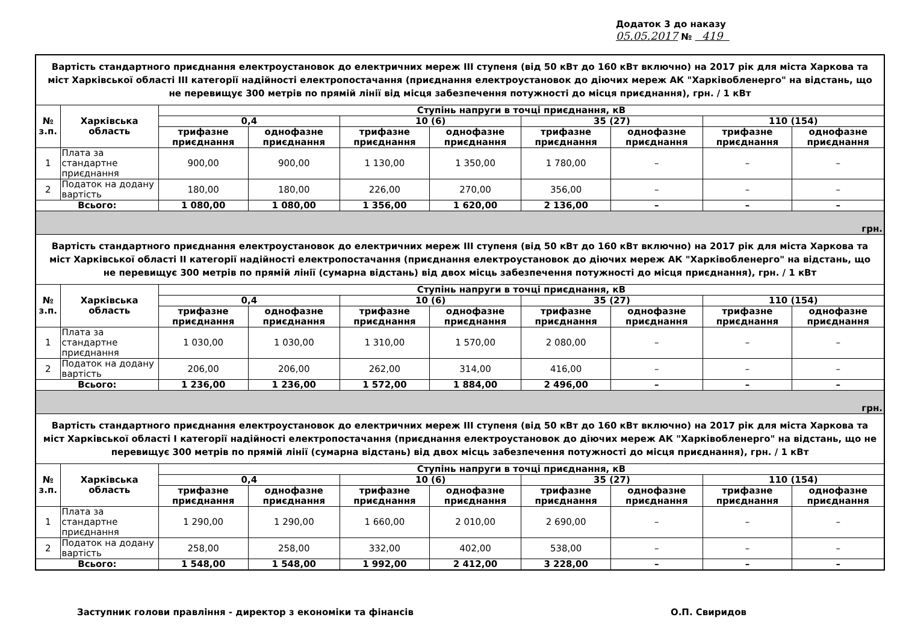Додаток 3 до наказу
05.05.2017 № 419
| Вартість стандартного приєднання електроустановок до електричних мереж III ступеня (від 50 кВт до 160 кВт включно) на 2017 рік для міста Харкова та міст Харківської області III категорії надійності електропостачання (приєднання електроустановок до діючих мереж АК "Харківобленерго" на відстань, що не перевищує 300 метрів по прямій лінії від місця забезпечення потужності до місця приєднання), грн. / 1 кВт | | | | | | | | | |
| № з.п. | Харківська область | Ступінь напруги в точці приєднання, кВ | | | | | | | |
| | | 0,4 | | 10 (6) | | 35 (27) | | 110 (154) | |
| | | трифазне приєднання | однофазне приєднання | трифазне приєднання | однофазне приєднання | трифазне приєднання | однофазне приєднання | трифазне приєднання | однофазне приєднання |
| 1 | Плата за стандартне приєднання | 900,00 | 900,00 | 1 130,00 | 1 350,00 | 1 780,00 | – | – | – |
| 2 | Податок на додану вартість | 180,00 | 180,00 | 226,00 | 270,00 | 356,00 | – | – | – |
| Всього: | | 1 080,00 | 1 080,00 | 1 356,00 | 1 620,00 | 2 136,00 | – | – | – |
| грн. | | | | | | | | | |
| Вартість стандартного приєднання електроустановок до електричних мереж III ступеня (від 50 кВт до 160 кВт включно) на 2017 рік для міста Харкова та міст Харківської області II категорії надійності електропостачання (приєднання електроустановок до діючих мереж АК "Харківобленерго" на відстань, що не перевищує 300 метрів по прямій лінії (сумарна відстань) від двох місць забезпечення потужності до місця приєднання), грн. / 1 кВт | | | | | | | | | |
| № з.п. | Харківська область | Ступінь напруги в точці приєднання, кВ | | | | | | | |
| | | 0,4 | | 10 (6) | | 35 (27) | | 110 (154) | |
| | | трифазне приєднання | однофазне приєднання | трифазне приєднання | однофазне приєднання | трифазне приєднання | однофазне приєднання | трифазне приєднання | однофазне приєднання |
| 1 | Плата за стандартне приєднання | 1 030,00 | 1 030,00 | 1 310,00 | 1 570,00 | 2 080,00 | – | – | – |
| 2 | Податок на додану вартість | 206,00 | 206,00 | 262,00 | 314,00 | 416,00 | – | – | – |
| Всього: | | 1 236,00 | 1 236,00 | 1 572,00 | 1 884,00 | 2 496,00 | – | – | – |
| грн. | | | | | | | | | |
| Вартість стандартного приєднання електроустановок до електричних мереж III ступеня (від 50 кВт до 160 кВт включно) на 2017 рік для міста Харкова та міст Харківської області I категорії надійності електропостачання (приєднання електроустановок до діючих мереж АК "Харківобленерго" на відстань, що не перевищує 300 метрів по прямій лінії (сумарна відстань) від двох місць забезпечення потужності до місця приєднання), грн. / 1 кВт | | | | | | | | | |
| № з.п. | Харківська область | Ступінь напруги в точці приєднання, кВ | | | | | | | |
| | | 0,4 | | 10 (6) | | 35 (27) | | 110 (154) | |
| | | трифазне приєднання | однофазне приєднання | трифазне приєднання | однофазне приєднання | трифазне приєднання | однофазне приєднання | трифазне приєднання | однофазне приєднання |
| 1 | Плата за стандартне приєднання | 1 290,00 | 1 290,00 | 1 660,00 | 2 010,00 | 2 690,00 | – | – | – |
| 2 | Податок на додану вартість | 258,00 | 258,00 | 332,00 | 402,00 | 538,00 | – | – | – |
| Всього: | | 1 548,00 | 1 548,00 | 1 992,00 | 2 412,00 | 3 228,00 | – | – | – |
Заступник голови правління - директор з економіки та фінансів О.П. Свиридов